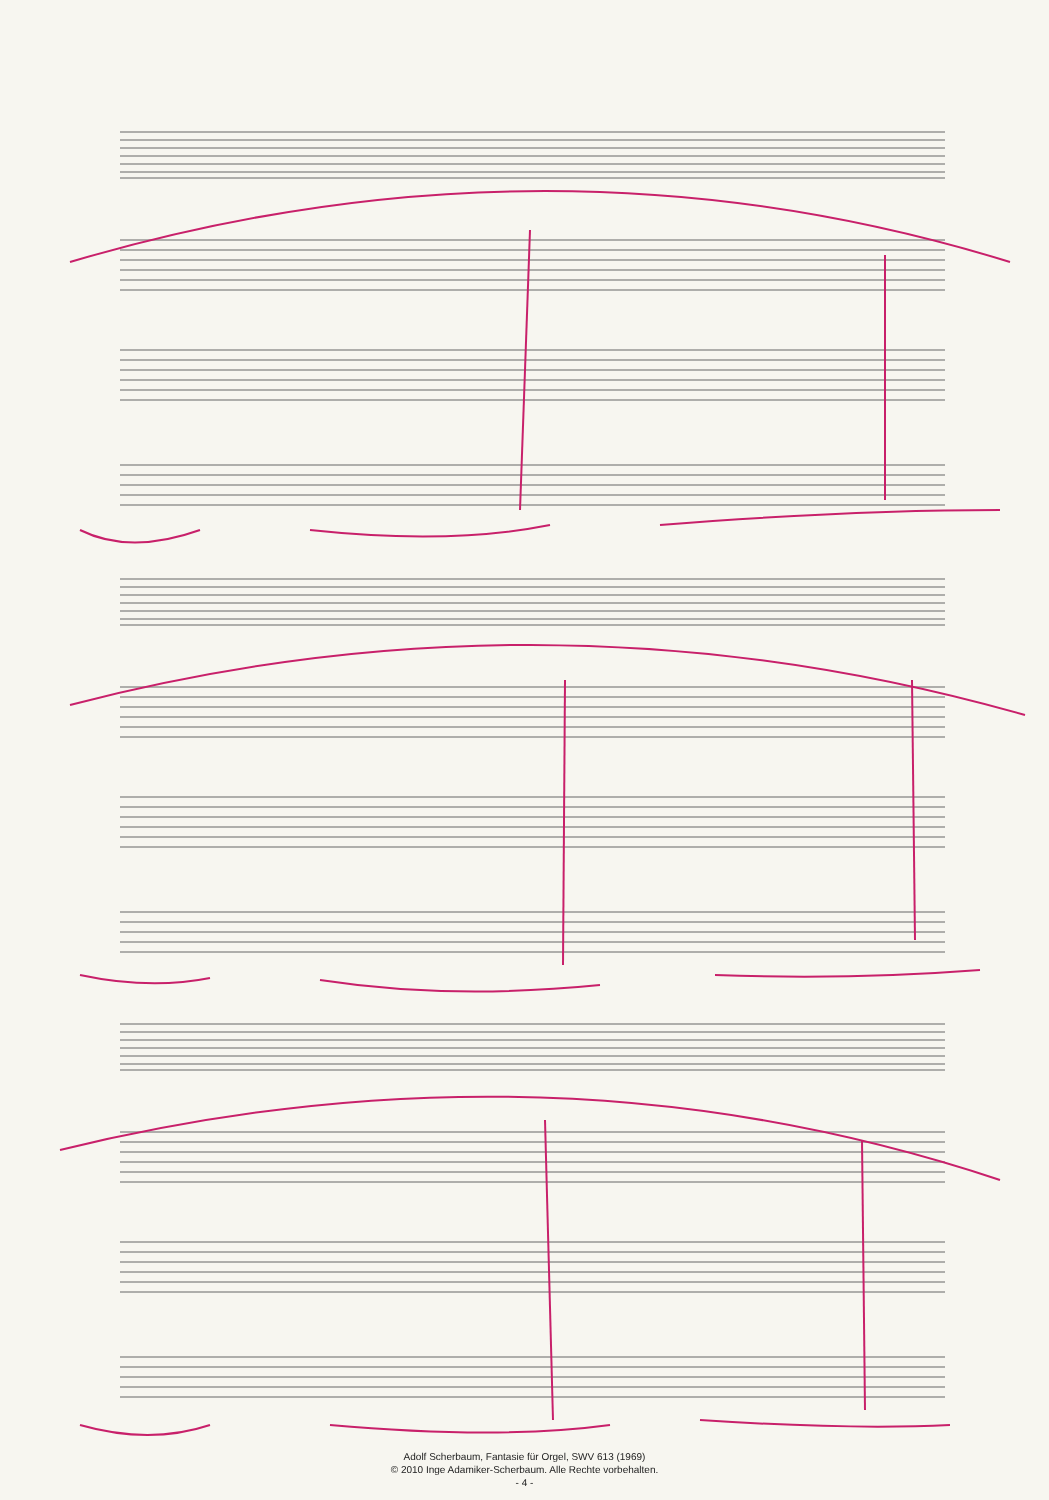Adolf Scherbaum, Fantasie für Orgel, SWV 613 (1969)
© 2010 Inge Adamiker-Scherbaum. Alle Rechte vorbehalten.
- 4 -